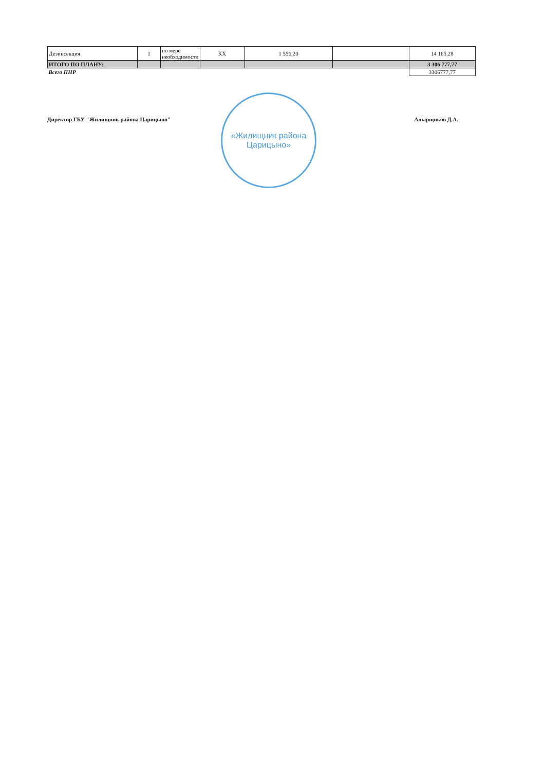| Дезинсекция | 1 | по мере необходимости | КХ | 1 556,20 | | 14 165,28 |
| ИТОГО ПО ПЛАНУ: | | | | | | 3 306 777,77 |
| Всего ПНР | | | | | | 3306777,77 |
Директор ГБУ "Жилищник района Царицыно" Алырщиков Д.А.
«Жилищник района
Царицыно»